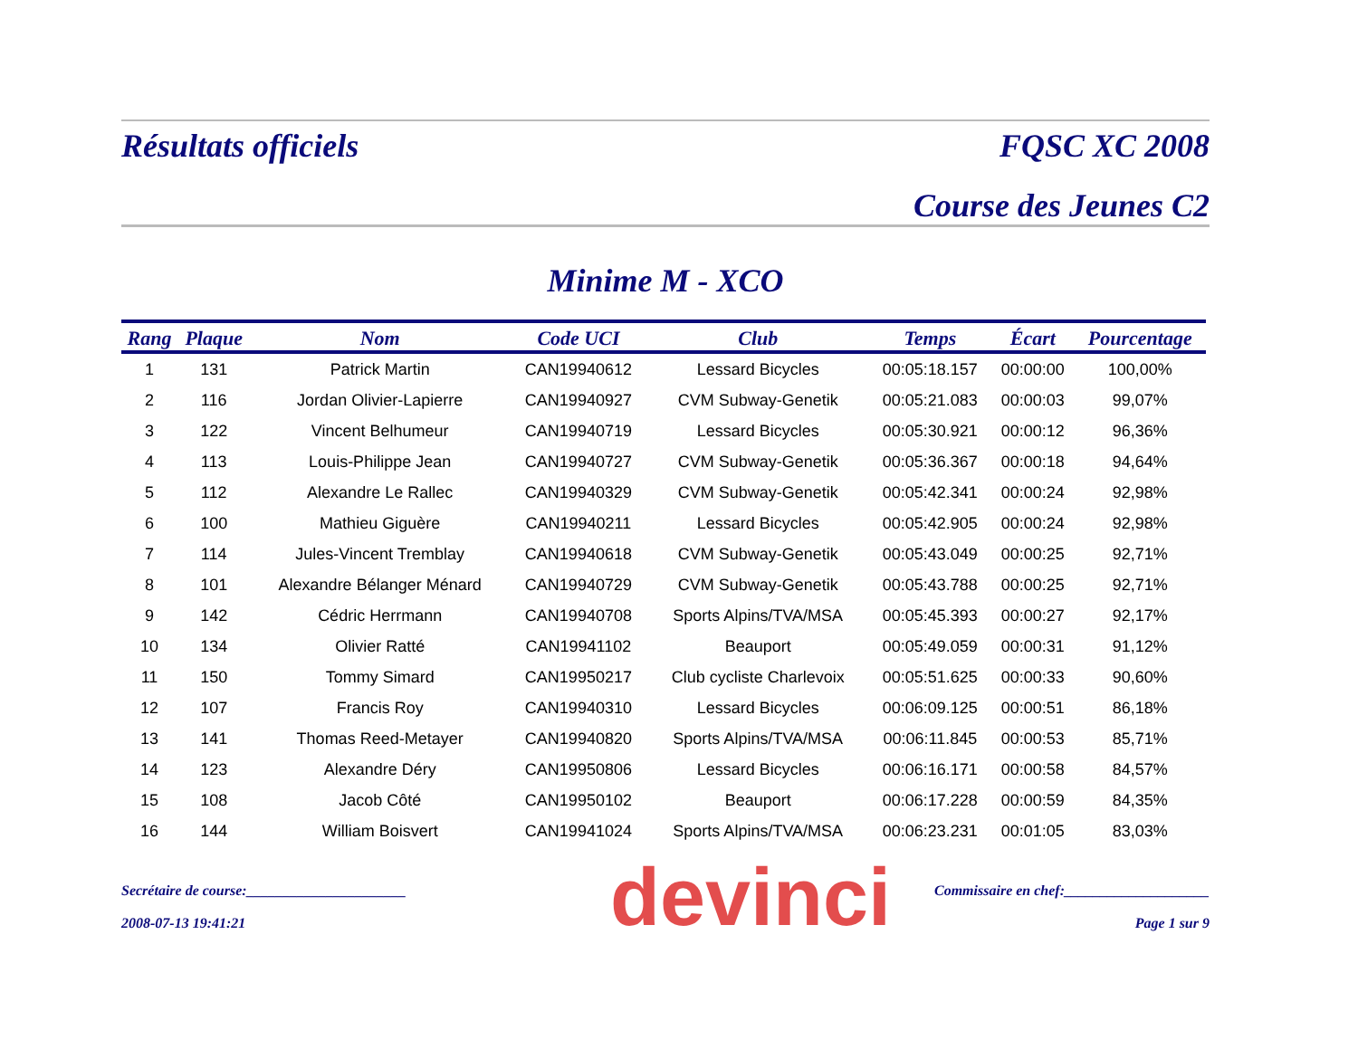Résultats officiels FQSC XC 2008
Course des Jeunes C2
Minime M - XCO
| Rang | Plaque | Nom | Code UCI | Club | Temps | Écart | Pourcentage |
| --- | --- | --- | --- | --- | --- | --- | --- |
| 1 | 131 | Patrick Martin | CAN19940612 | Lessard Bicycles | 00:05:18.157 | 00:00:00 | 100,00% |
| 2 | 116 | Jordan Olivier-Lapierre | CAN19940927 | CVM Subway-Genetik | 00:05:21.083 | 00:00:03 | 99,07% |
| 3 | 122 | Vincent Belhumeur | CAN19940719 | Lessard Bicycles | 00:05:30.921 | 00:00:12 | 96,36% |
| 4 | 113 | Louis-Philippe Jean | CAN19940727 | CVM Subway-Genetik | 00:05:36.367 | 00:00:18 | 94,64% |
| 5 | 112 | Alexandre Le Rallec | CAN19940329 | CVM Subway-Genetik | 00:05:42.341 | 00:00:24 | 92,98% |
| 6 | 100 | Mathieu Giguère | CAN19940211 | Lessard Bicycles | 00:05:42.905 | 00:00:24 | 92,98% |
| 7 | 114 | Jules-Vincent Tremblay | CAN19940618 | CVM Subway-Genetik | 00:05:43.049 | 00:00:25 | 92,71% |
| 8 | 101 | Alexandre Bélanger Ménard | CAN19940729 | CVM Subway-Genetik | 00:05:43.788 | 00:00:25 | 92,71% |
| 9 | 142 | Cédric Herrmann | CAN19940708 | Sports Alpins/TVA/MSA | 00:05:45.393 | 00:00:27 | 92,17% |
| 10 | 134 | Olivier Ratté | CAN19941102 | Beauport | 00:05:49.059 | 00:00:31 | 91,12% |
| 11 | 150 | Tommy Simard | CAN19950217 | Club cycliste Charlevoix | 00:05:51.625 | 00:00:33 | 90,60% |
| 12 | 107 | Francis Roy | CAN19940310 | Lessard Bicycles | 00:06:09.125 | 00:00:51 | 86,18% |
| 13 | 141 | Thomas Reed-Metayer | CAN19940820 | Sports Alpins/TVA/MSA | 00:06:11.845 | 00:00:53 | 85,71% |
| 14 | 123 | Alexandre Déry | CAN19950806 | Lessard Bicycles | 00:06:16.171 | 00:00:58 | 84,57% |
| 15 | 108 | Jacob Côté | CAN19950102 | Beauport | 00:06:17.228 | 00:00:59 | 84,35% |
| 16 | 144 | William Boisvert | CAN19941024 | Sports Alpins/TVA/MSA | 00:06:23.231 | 00:01:05 | 83,03% |
devinci
Secrétaire de course:______________________ Commissaire en chef:____________________
2008-07-13 19:41:21 Page 1 sur 9